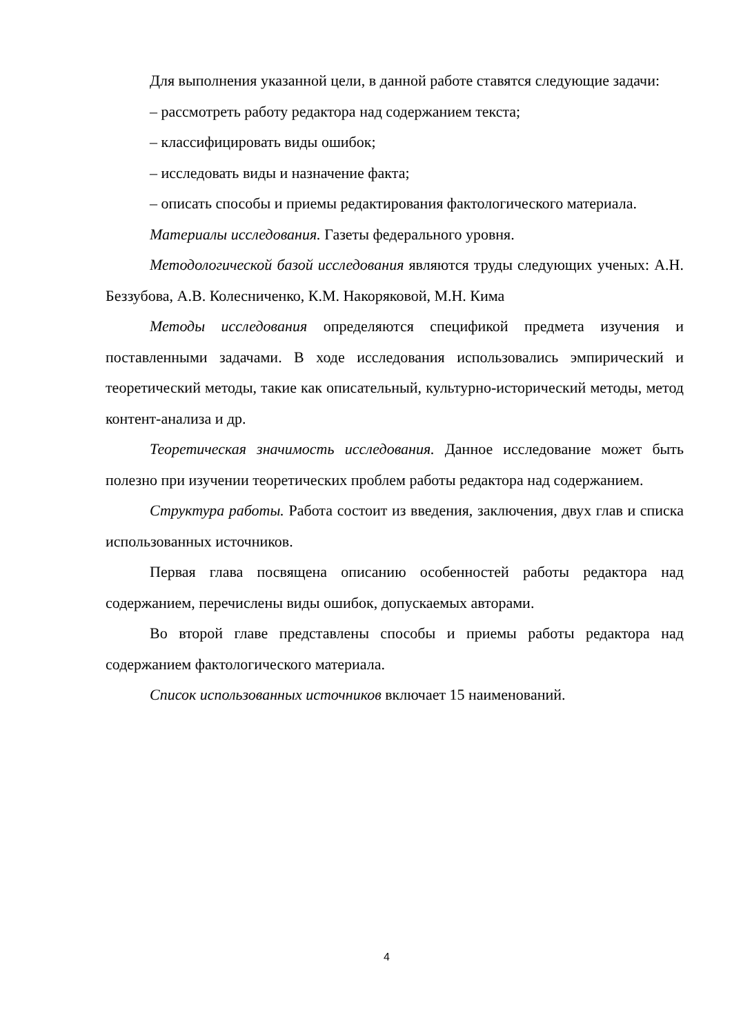Для выполнения указанной цели, в данной работе ставятся следующие задачи:
– рассмотреть работу редактора над содержанием текста;
– классифицировать виды ошибок;
– исследовать виды и назначение факта;
– описать способы и приемы редактирования фактологического материала.
Материалы исследования. Газеты федерального уровня.
Методологической базой исследования являются труды следующих ученых: А.Н. Беззубова, А.В. Колесниченко, К.М. Накоряковой, М.Н. Кима
Методы исследования определяются спецификой предмета изучения и поставленными задачами. В ходе исследования использовались эмпирический и теоретический методы, такие как описательный, культурно-исторический методы, метод контент-анализа и др.
Теоретическая значимость исследования. Данное исследование может быть полезно при изучении теоретических проблем работы редактора над содержанием.
Структура работы. Работа состоит из введения, заключения, двух глав и списка использованных источников.
Первая глава посвящена описанию особенностей работы редактора над содержанием, перечислены виды ошибок, допускаемых авторами.
Во второй главе представлены способы и приемы работы редактора над содержанием фактологического материала.
Список использованных источников включает 15 наименований.
4